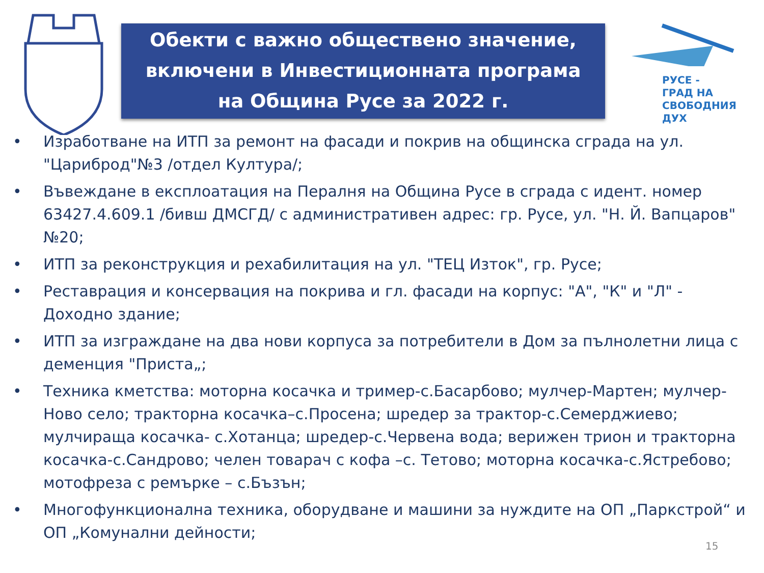Обекти с важно обществено значение,
включени в Инвестиционната програма
на Община Русе за 2022 г.
РУСЕ -
ГРАД НА
СВОБОДНИЯ
ДУХ
• Изработване на ИТП за ремонт на фасади и покрив на общинска сграда на ул. "Цариброд"№3 /отдел Култура/;
• Въвеждане в експлоатация на Пералня на Община Русе в сграда с идент. номер 63427.4.609.1 /бивш ДМСГД/ с административен адрес: гр. Русе, ул. "Н. Й. Вапцаров" №20;
• ИТП за реконструкция и рехабилитация на ул. "ТЕЦ Изток", гр. Русе;
• Реставрация и консервация на покрива и гл. фасади на корпус: "А", "К" и "Л" - Доходно здание;
• ИТП за изграждане на два нови корпуса за потребители в Дом за пълнолетни лица с деменция "Приста„;
• Техника кметства: моторна косачка и тример-с.Басарбово; мулчер-Мартен; мулчер-Ново село; тракторна косачка–с.Просена; шредер за трактор-с.Семерджиево; мулчираща косачка- с.Хотанца; шредер-с.Червена вода; верижен трион и тракторна косачка-с.Сандрово; челен товарач с кофа –с. Тетово; моторна косачка-с.Ястребово; мотофреза с ремърке – с.Бъзън;
• Многофункционална техника, оборудване и машини за нуждите на ОП „Паркстрой“ и ОП „Комунални дейности;
15